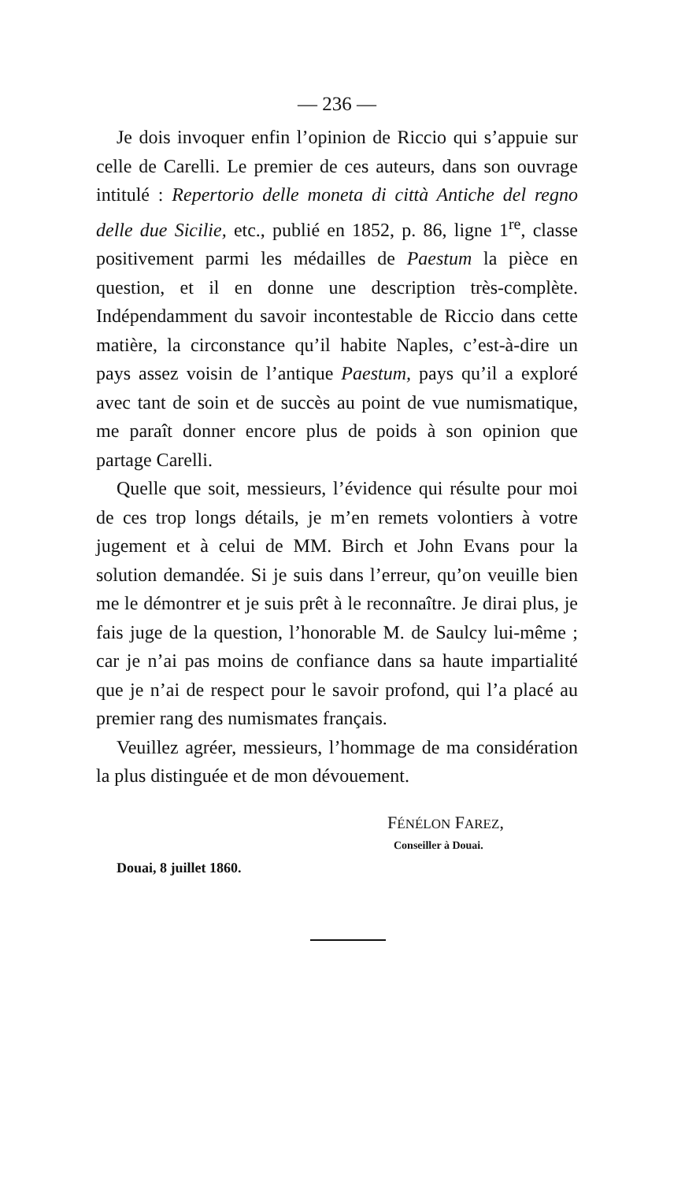— 236 —
Je dois invoquer enfin l’opinion de Riccio qui s’appuie sur celle de Carelli. Le premier de ces auteurs, dans son ouvrage intitulé : Repertorio delle moneta di città Antiche del regno delle due Sicilie, etc., publié en 1852, p. 86, ligne 1<sup>re</sup>, classe positivement parmi les médailles de Paestum la pièce en question, et il en donne une description très-complète. Indépendamment du savoir incontestable de Riccio dans cette matière, la circonstance qu’il habite Naples, c’est-à-dire un pays assez voisin de l’antique Paestum, pays qu’il a exploré avec tant de soin et de succès au point de vue numismatique, me paraît donner encore plus de poids à son opinion que partage Carelli.
Quelle que soit, messieurs, l’évidence qui résulte pour moi de ces trop longs détails, je m’en remets volontiers à votre jugement et à celui de MM. Birch et John Evans pour la solution demandée. Si je suis dans l’erreur, qu’on veuille bien me le démontrer et je suis prêt à le reconnaître. Je dirai plus, je fais juge de la question, l’honorable M. de Saulcy lui-même ; car je n’ai pas moins de confiance dans sa haute impartialité que je n’ai de respect pour le savoir profond, qui l’a placé au premier rang des numismates français.
Veuillez agréer, messieurs, l’hommage de ma considération la plus distinguée et de mon dévouement.
FÉNÉLON FAREZ,
Conseiller à Douai.
Douai, 8 juillet 1860.